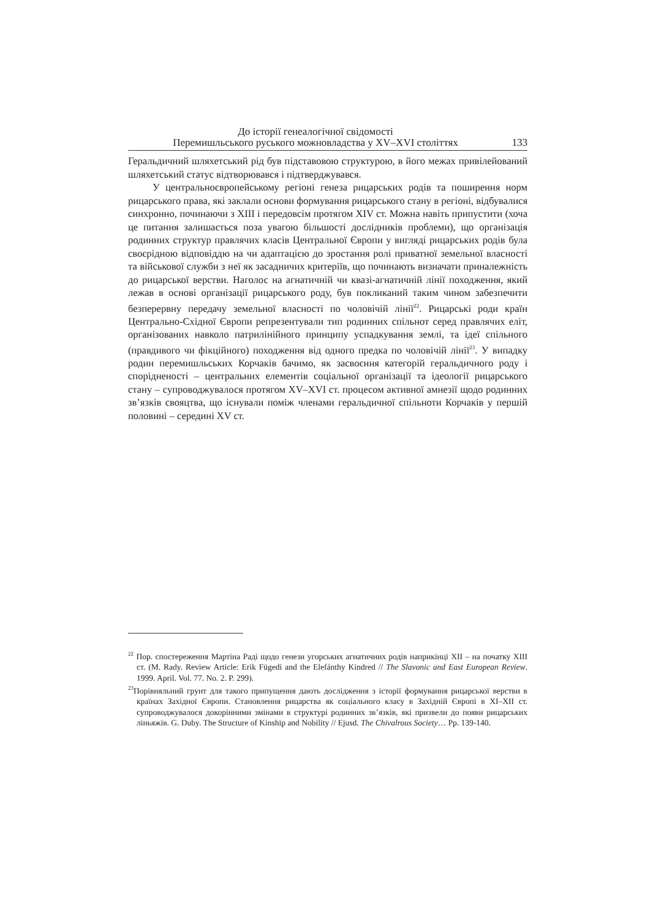До історії генеалогічної свідомості
Перемишльського руського можновладства у XV–XVI століттях
133
Геральдичний шляхетський рід був підставовою структурою, в його межах привілейований шляхетський статус відтворювався і підтверджувався.
У центральноєвропейському регіоні генеза рицарських родів та поширення норм рицарського права, які заклали основи формування рицарського стану в регіоні, відбувалися синхронно, починаючи з XIII і передовсім протягом XIV ст. Можна навіть припустити (хоча це питання залишається поза увагою більшості дослідників проблеми), що організація родинних структур правлячих класів Центральної Європи у вигляді рицарських родів була своєрідною відповіддю на чи адаптацією до зростання ролі приватної земельної власності та військової служби з неї як засадничих критеріїв, що починають визначати приналежність до рицарської верстви. Наголос на агнатичній чи квазі-агнатичній лінії походження, який лежав в основі організації рицарського роду, був покликаний таким чином забезпечити безперервну передачу земельної власності по чоловічій лінії<sup>22</sup>. Рицарські роди країн Центрально-Східної Європи репрезентували тип родинних спільнот серед правлячих еліт, організованих навколо патрилінійного принципу успадкування землі, та ідеї спільного (правдивого чи фікційного) походження від одного предка по чоловічій лінії<sup>23</sup>. У випадку родин перемишльських Корчаків бачимо, як засвоєння категорій геральдичного роду і спорідненості – центральних елементів соціальної організації та ідеології рицарського стану – супроводжувалося протягом XV–XVI ст. процесом активної амнезії щодо родинних зв’язків свояцтва, що існували поміж членами геральдичної спільноти Корчаків у першій половині – середині XV ст.
<sup>22</sup> Пор. спостереження Мартіна Раді щодо генези угорських агнатичних родів наприкінці XII – на початку XIII ст. (M. Rady. Review Article: Erik Fügedi and the Elefánthy Kindred // The Slavonic and East European Review. 1999. April. Vol. 77. No. 2. P. 299).
<sup>23</sup> Порівняльний грунт для такого припущення дають дослідження з історії формування рицарської верстви в країнах Західної Європи. Становлення рицарства як соціального класу в Західній Європі в XI–XII ст. супроводжувалося докорінними змінами в структурі родинних зв’язків, які призвели до появи рицарських ліньяжів. G. Duby. The Structure of Kinship and Nobility // Ejusd. The Chivalrous Society… Pp. 139-140.